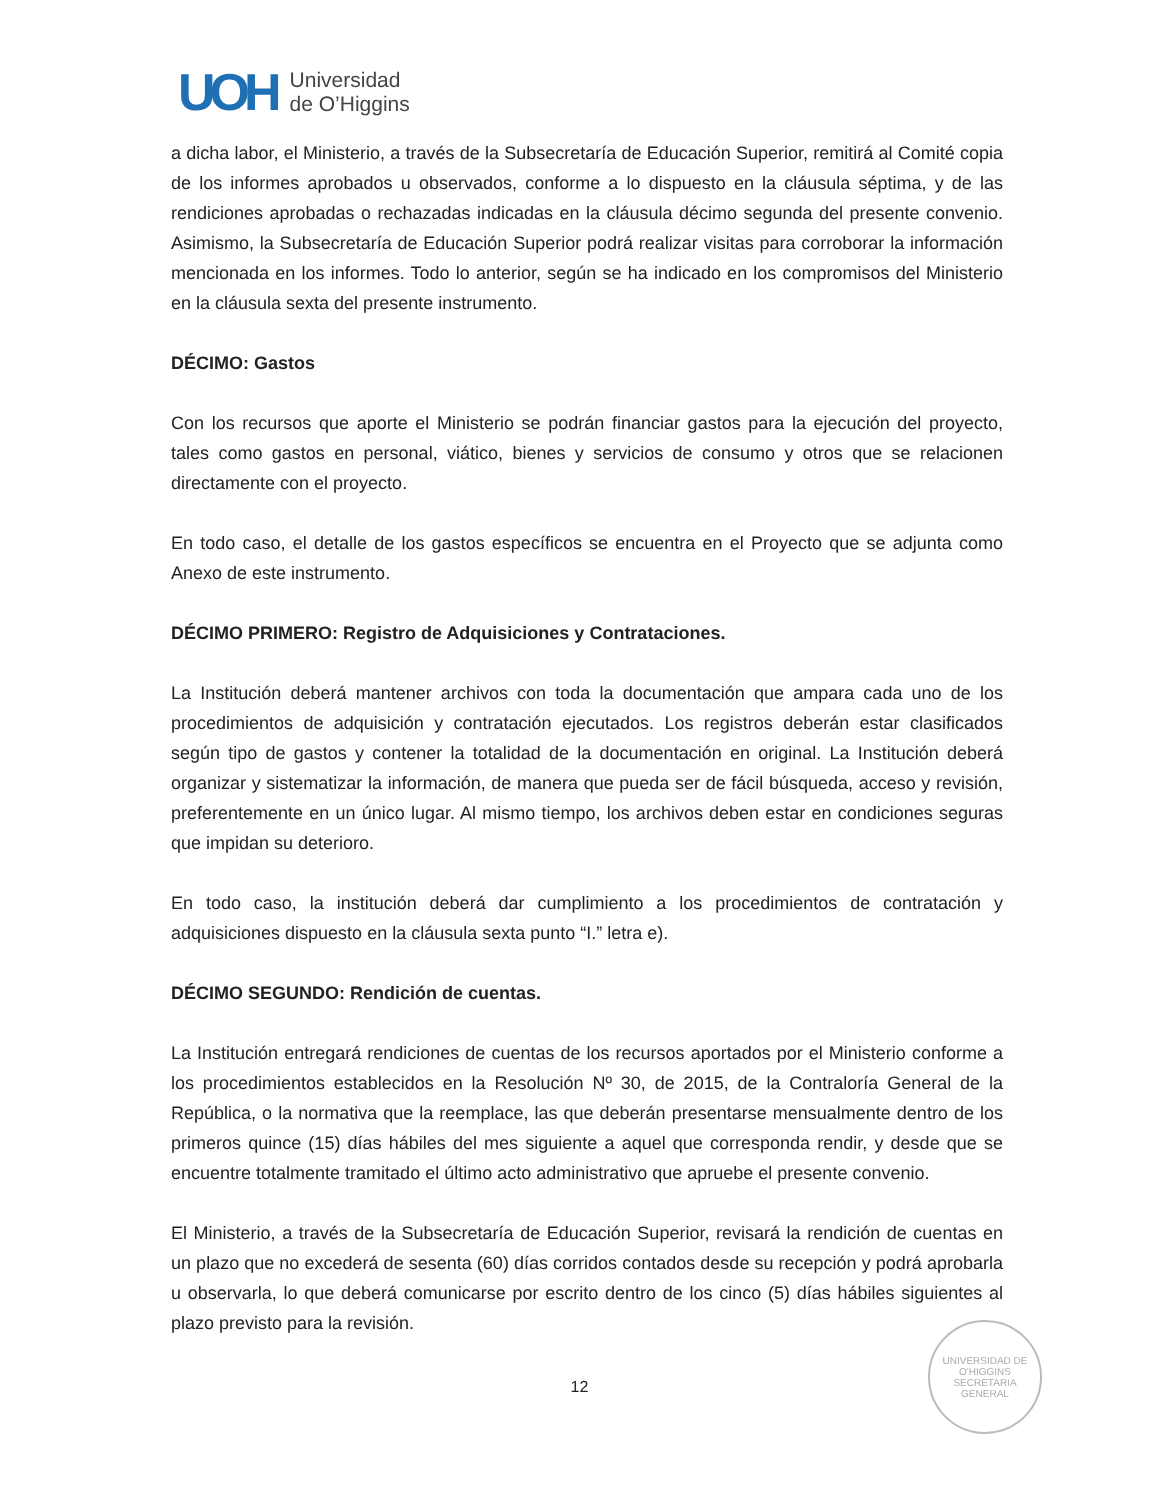UOH
Universidad
de O’Higgins
a dicha labor, el Ministerio, a través de la Subsecretaría de Educación Superior, remitirá al Comité copia de los informes aprobados u observados, conforme a lo dispuesto en la cláusula séptima, y de las rendiciones aprobadas o rechazadas indicadas en la cláusula décimo segunda del presente convenio. Asimismo, la Subsecretaría de Educación Superior podrá realizar visitas para corroborar la información mencionada en los informes. Todo lo anterior, según se ha indicado en los compromisos del Ministerio en la cláusula sexta del presente instrumento.
DÉCIMO: Gastos
Con los recursos que aporte el Ministerio se podrán financiar gastos para la ejecución del proyecto, tales como gastos en personal, viático, bienes y servicios de consumo y otros que se relacionen directamente con el proyecto.
En todo caso, el detalle de los gastos específicos se encuentra en el Proyecto que se adjunta como Anexo de este instrumento.
DÉCIMO PRIMERO: Registro de Adquisiciones y Contrataciones.
La Institución deberá mantener archivos con toda la documentación que ampara cada uno de los procedimientos de adquisición y contratación ejecutados. Los registros deberán estar clasificados según tipo de gastos y contener la totalidad de la documentación en original. La Institución deberá organizar y sistematizar la información, de manera que pueda ser de fácil búsqueda, acceso y revisión, preferentemente en un único lugar. Al mismo tiempo, los archivos deben estar en condiciones seguras que impidan su deterioro.
En todo caso, la institución deberá dar cumplimiento a los procedimientos de contratación y adquisiciones dispuesto en la cláusula sexta punto “I.” letra e).
DÉCIMO SEGUNDO: Rendición de cuentas.
La Institución entregará rendiciones de cuentas de los recursos aportados por el Ministerio conforme a los procedimientos establecidos en la Resolución Nº 30, de 2015, de la Contraloría General de la República, o la normativa que la reemplace, las que deberán presentarse mensualmente dentro de los primeros quince (15) días hábiles del mes siguiente a aquel que corresponda rendir, y desde que se encuentre totalmente tramitado el último acto administrativo que apruebe el presente convenio.
El Ministerio, a través de la Subsecretaría de Educación Superior, revisará la rendición de cuentas en un plazo que no excederá de sesenta (60) días corridos contados desde su recepción y podrá aprobarla u observarla, lo que deberá comunicarse por escrito dentro de los cinco (5) días hábiles siguientes al plazo previsto para la revisión.
UNIVERSIDAD DE O'HIGGINS
SECRETARIA
GENERAL
12